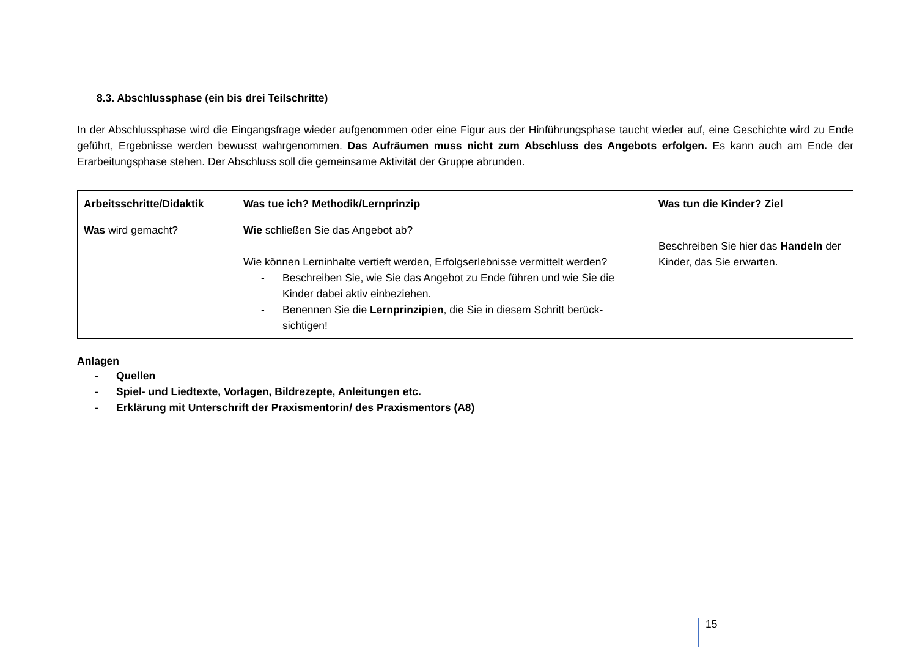8.3. Abschlussphase (ein bis drei Teilschritte)
In der Abschlussphase wird die Eingangsfrage wieder aufgenommen oder eine Figur aus der Hinführungsphase taucht wieder auf, eine Geschichte wird zu Ende geführt, Ergebnisse werden bewusst wahrgenommen. Das Aufräumen muss nicht zum Abschluss des Angebots erfolgen. Es kann auch am Ende der Erarbeitungsphase stehen. Der Abschluss soll die gemeinsame Aktivität der Gruppe abrunden.
| Arbeitsschritte/Didaktik | Was tue ich? Methodik/Lernprinzip | Was tun die Kinder? Ziel |
| --- | --- | --- |
| Was wird gemacht? | Wie schließen Sie das Angebot ab? Wie können Lerninhalte vertieft werden, Erfolgserlebnisse vermittelt werden? - Beschreiben Sie, wie Sie das Angebot zu Ende führen und wie Sie die Kinder dabei aktiv einbeziehen. - Benennen Sie die Lernprinzipien , die Sie in diesem Schritt berück-sichtigen! | Beschreiben Sie hier das Handeln der Kinder, das Sie erwarten. |
Anlagen
- Quellen
- Spiel- und Liedtexte, Vorlagen, Bildrezepte, Anleitungen etc.
- Erklärung mit Unterschrift der Praxismentorin/ des Praxismentors (A8)
15